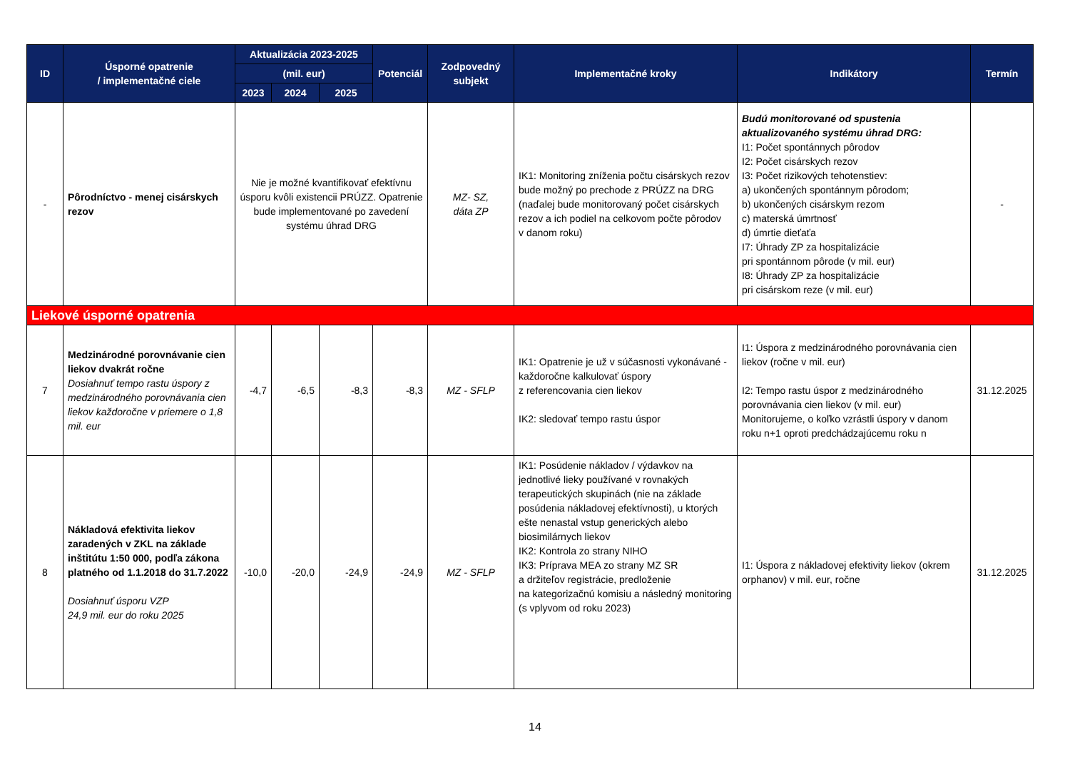| ID | Úsporné opatrenie / implementačné ciele | Aktualizácia 2023-2025 | | | Potenciál | Zodpovedný subjekt | Implementačné kroky | Indikátory | Termín |
| --- | --- | --- | --- | --- | --- | --- | --- | --- | --- |
| | | (mil. eur) | | | | | | | |
| | | 2023 | 2024 | 2025 | | | | | |
| - | Pôrodníctvo - menej cisárskych rezov | Nie je možné kvantifikovať efektívnu úsporu kvôli existencii PRÚZZ. Opatrenie bude implementované po zavedení systému úhrad DRG | | | | MZ- SZ, dáta ZP | IK1: Monitoring zníženia počtu cisárskych rezov bude možný po prechode z PRÚZZ na DRG (naďalej bude monitorovaný počet cisárskych rezov a ich podiel na celkovom počte pôrodov v danom roku) | Budú monitorované od spustenia aktualizovaného systému úhrad DRG: I1: Počet spontánnych pôrodov I2: Počet cisárskych rezov I3: Počet rizikových tehotenstiev: a) ukončených spontánnym pôrodom; b) ukončených cisárskym rezom c) materská úmrtnosť d) úmrtie dieťaťa I7: Úhrady ZP za hospitalizácie pri spontánnom pôrode (v mil. eur) I8: Úhrady ZP za hospitalizácie pri cisárskom reze (v mil. eur) | - |
| Liekové úsporné opatrenia | | | | | | | | | |
| 7 | Medzinárodné porovnávanie cien liekov dvakrát ročne Dosiahnuť tempo rastu úspory z medzinárodného porovnávania cien liekov každoročne v priemere o 1,8 mil. eur | -4,7 | -6,5 | -8,3 | -8,3 | MZ - SFLP | IK1: Opatrenie je už v súčasnosti vykonávané - každoročne kalkulovať úspory z referencovania cien liekov IK2: sledovať tempo rastu úspor | I1: Úspora z medzinárodného porovnávania cien liekov (ročne v mil. eur) I2: Tempo rastu úspor z medzinárodného porovnávania cien liekov (v mil. eur) Monitorujeme, o koľko vzrástli úspory v danom roku n+1 oproti predchádzajúcemu roku n | 31.12.2025 |
| 8 | Nákladová efektivita liekov zaradených v ZKL na základe inštitútu 1:50 000, podľa zákona platného od 1.1.2018 do 31.7.2022 Dosiahnuť úsporu VZP 24,9 mil. eur do roku 2025 | -10,0 | -20,0 | -24,9 | -24,9 | MZ - SFLP | IK1: Posúdenie nákladov / výdavkov na jednotlivé lieky používané v rovnakých terapeutických skupinách (nie na základe posúdenia nákladovej efektívnosti), u ktorých ešte nenastal vstup generických alebo biosimilárnych liekov IK2: Kontrola zo strany NIHO IK3: Príprava MEA zo strany MZ SR a držiteľov registrácie, predloženie na kategorizačnú komisiu a následný monitoring (s vplyvom od roku 2023) | I1: Úspora z nákladovej efektivity liekov (okrem orphanov) v mil. eur, ročne | 31.12.2025 |
14